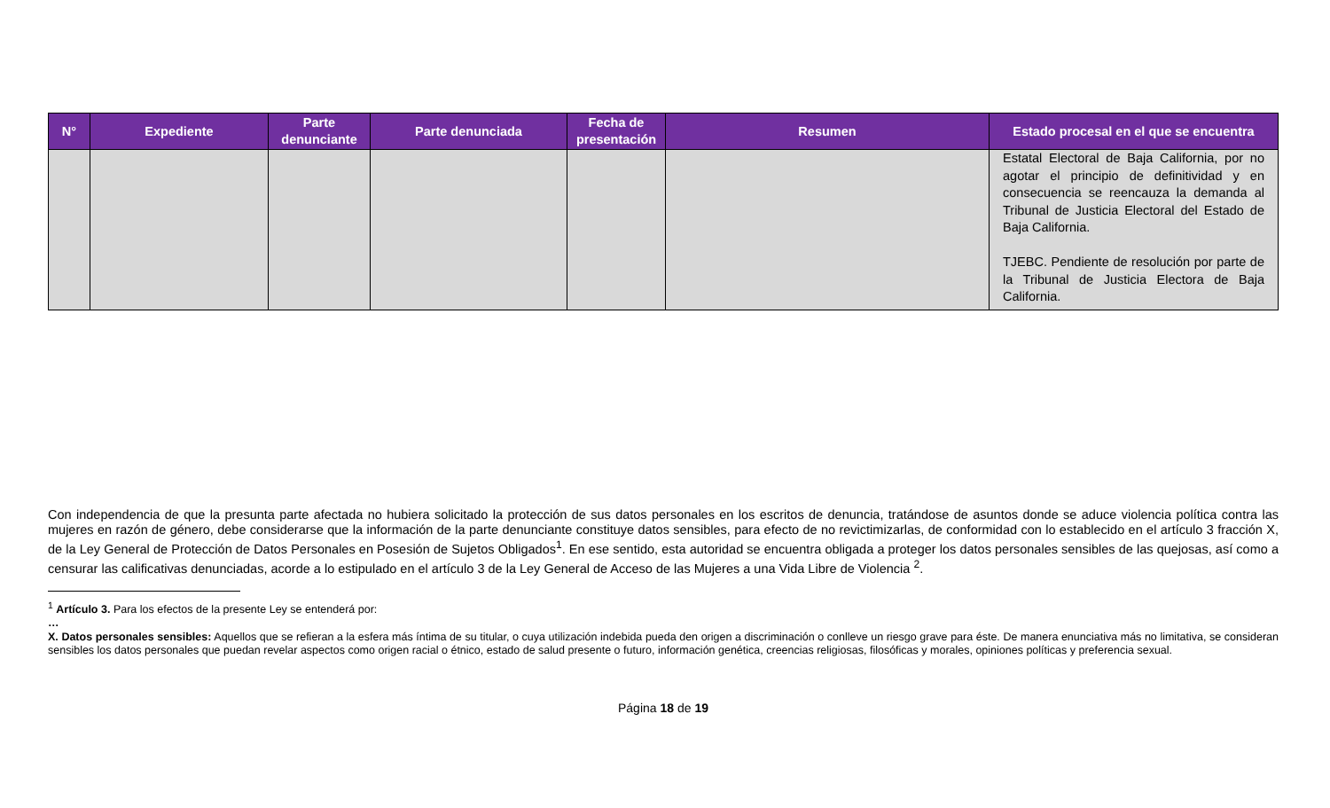| N° | Expediente | Parte denunciante | Parte denunciada | Fecha de presentación | Resumen | Estado procesal en el que se encuentra |
| --- | --- | --- | --- | --- | --- | --- |
| | | | | | | Estatal Electoral de Baja California, por no agotar el principio de definitividad y en consecuencia se reencauza la demanda al Tribunal de Justicia Electoral del Estado de Baja California. TJEBC. Pendiente de resolución por parte de la Tribunal de Justicia Electora de Baja California. |
Con independencia de que la presunta parte afectada no hubiera solicitado la protección de sus datos personales en los escritos de denuncia, tratándose de asuntos donde se aduce violencia política contra las mujeres en razón de género, debe considerarse que la información de la parte denunciante constituye datos sensibles, para efecto de no revictimizarlas, de conformidad con lo establecido en el artículo 3 fracción X, de la Ley General de Protección de Datos Personales en Posesión de Sujetos Obligados<sup>1</sup>. En ese sentido, esta autoridad se encuentra obligada a proteger los datos personales sensibles de las quejosas, así como a censurar las calificativas denunciadas, acorde a lo estipulado en el artículo 3 de la Ley General de Acceso de las Mujeres a una Vida Libre de Violencia <sup>2</sup>.
<sup>1</sup> Artículo 3. Para los efectos de la presente Ley se entenderá por:
…
X. Datos personales sensibles: Aquellos que se refieran a la esfera más íntima de su titular, o cuya utilización indebida pueda den origen a discriminación o conlleve un riesgo grave para éste. De manera enunciativa más no limitativa, se consideran sensibles los datos personales que puedan revelar aspectos como origen racial o étnico, estado de salud presente o futuro, información genética, creencias religiosas, filosóficas y morales, opiniones políticas y preferencia sexual.
Página 18 de 19